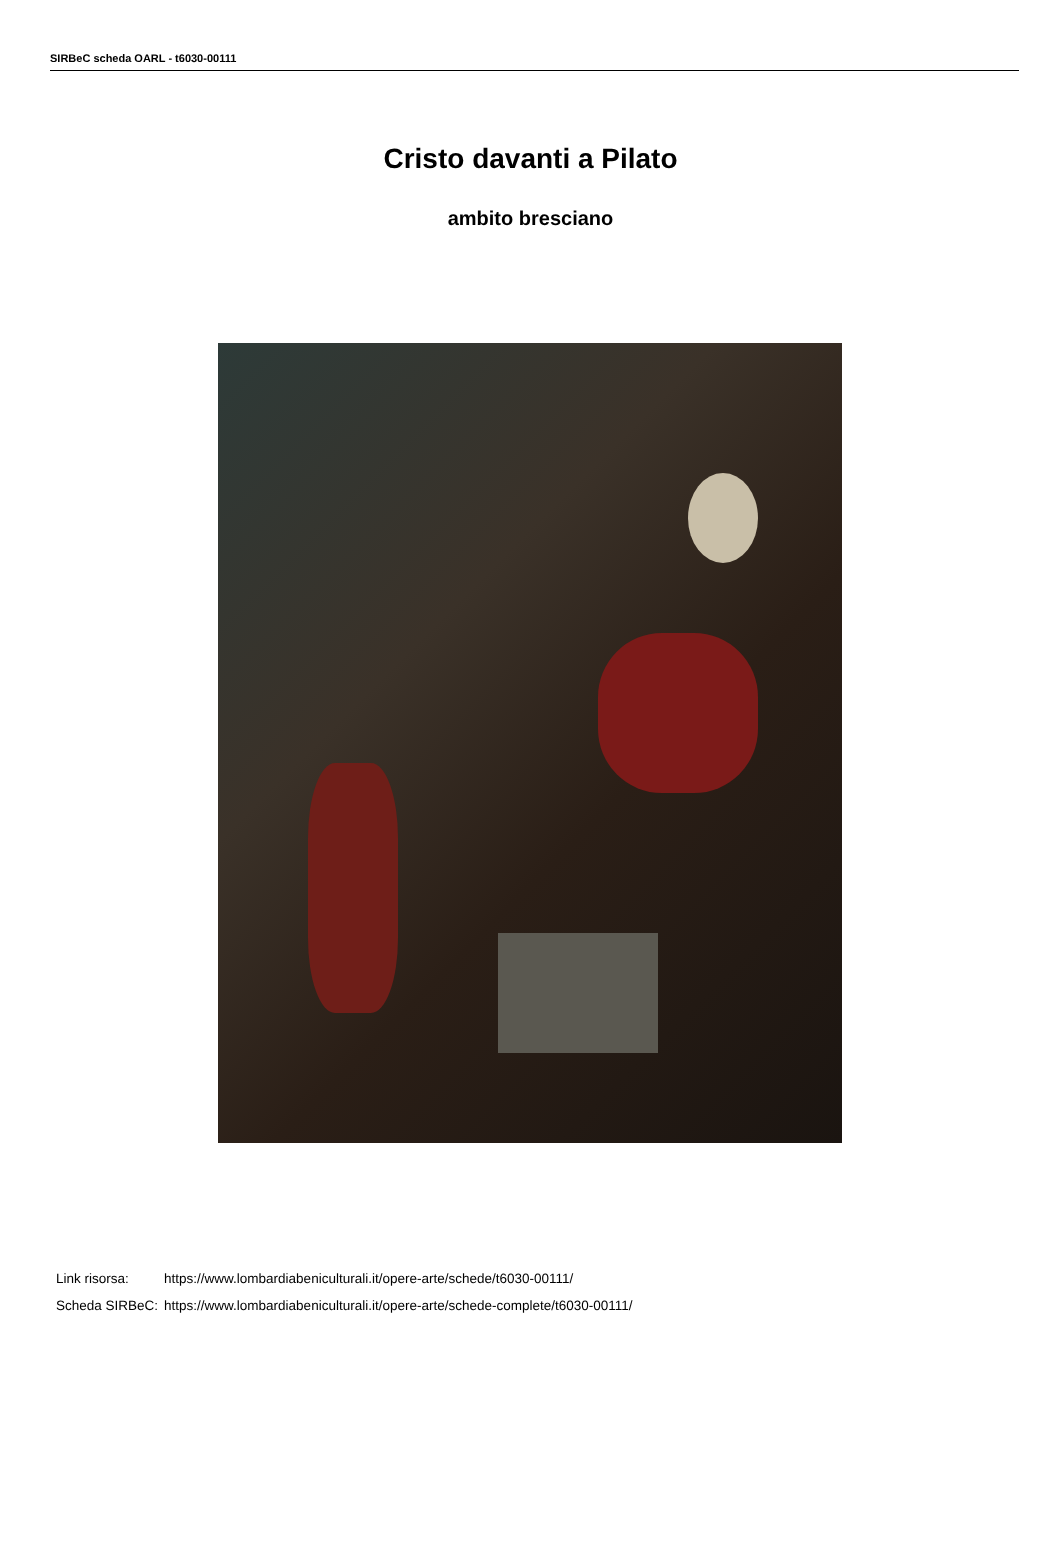SIRBeC scheda OARL - t6030-00111
Cristo davanti a Pilato
ambito bresciano
| Link risorsa: | https://www.lombardiabeniculturali.it/opere-arte/schede/t6030-00111/ |
| Scheda SIRBeC: | https://www.lombardiabeniculturali.it/opere-arte/schede-complete/t6030-00111/ |